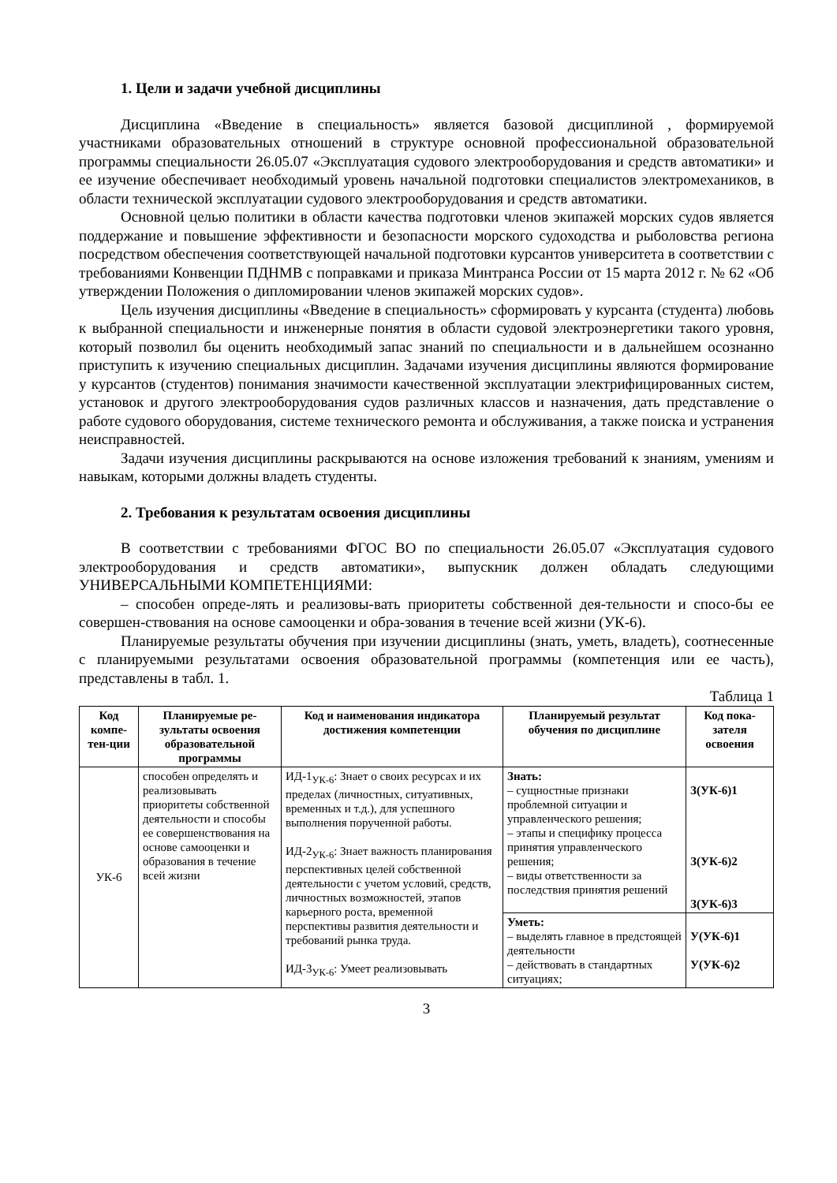1. Цели и задачи учебной дисциплины
Дисциплина «Введение в специальность» является базовой дисциплиной , формируемой участниками образовательных отношений в структуре основной профессиональной образовательной программы специальности 26.05.07 «Эксплуатация судового электрооборудования и средств автоматики» и ее изучение обеспечивает необходимый уровень начальной подготовки специалистов электромехаников, в области технической эксплуатации судового электрооборудования и средств автоматики.
Основной целью политики в области качества подготовки членов экипажей морских судов является поддержание и повышение эффективности и безопасности морского судоходства и рыболовства региона посредством обеспечения соответствующей начальной подготовки курсантов университета в соответствии с требованиями Конвенции ПДНМВ с поправками и приказа Минтранса России от 15 марта 2012 г. № 62 «Об утверждении Положения о дипломировании членов экипажей морских судов».
Цель изучения дисциплины «Введение в специальность» сформировать у курсанта (студента) любовь к выбранной специальности и инженерные понятия в области судовой электроэнергетики такого уровня, который позволил бы оценить необходимый запас знаний по специальности и в дальнейшем осознанно приступить к изучению специальных дисциплин. Задачами изучения дисциплины являются формирование у курсантов (студентов) понимания значимости качественной эксплуатации электрифицированных систем, установок и другого электрооборудования судов различных классов и назначения, дать представление о работе судового оборудования, системе технического ремонта и обслуживания, а также поиска и устранения неисправностей.
Задачи изучения дисциплины раскрываются на основе изложения требований к знаниям, умениям и навыкам, которыми должны владеть студенты.
2. Требования к результатам освоения дисциплины
В соответствии с требованиями ФГОС ВО по специальности 26.05.07 «Эксплуатация судового электрооборудования и средств автоматики», выпускник должен обладать следующими УНИВЕРСАЛЬНЫМИ КОМПЕТЕНЦИЯМИ:
– способен опреде-лять и реализовы-вать приоритеты собственной дея-тельности и спосо-бы ее совершен-ствования на основе самооценки и обра-зования в течение всей жизни (УК-6).
Планируемые результаты обучения при изучении дисциплины (знать, уметь, владеть), соотнесенные с планируемыми результатами освоения образовательной программы (компетенция или ее часть), представлены в табл. 1.
Таблица 1
| Код компе-тен-ции | Планируемые ре-зультаты освоения образовательной программы | Код и наименования индикатора достижения компетенции | Планируемый результат обучения по дисциплине | Код пока-зателя освоения |
| --- | --- | --- | --- | --- |
| УК-6 | способен определять и реализовывать приоритеты собственной деятельности и способы ее совершенствования на основе самооценки и образования в течение всей жизни | ИД-1<sub>УК-6</sub>: Знает о своих ресурсах и их пределах (личностных, ситуативных, временных и т.д.), для успешного выполнения порученной работы. ИД-2<sub>УК-6</sub>: Знает важность планирования перспективных целей собственной деятельности с учетом условий, средств, личностных возможностей, этапов карьерного роста, временной перспективы развития деятельности и требований рынка труда. ИД-3<sub>УК-6</sub>: Умеет реализовывать | Знать: – сущностные признаки проблемной ситуации и управленческого решения; – этапы и специфику процесса принятия управленческого решения; – виды ответственности за последствия принятия решений | З(УК-6)1 З(УК-6)2 З(УК-6)3 |
| | | | Уметь: – выделять главное в предстоящей деятельности – действовать в стандартных ситуациях; | У(УК-6)1 У(УК-6)2 |
3